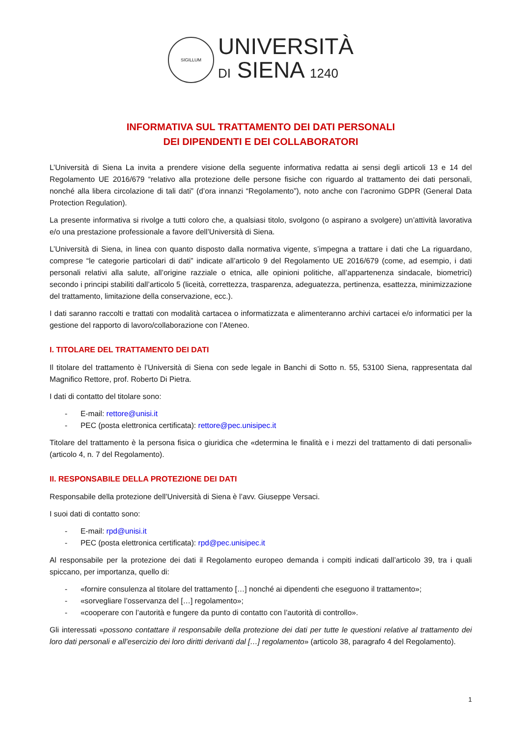SIGILLUM
UNIVERSITÀ
DI SIENA 1240
INFORMATIVA SUL TRATTAMENTO DEI DATI PERSONALI
DEI DIPENDENTI E DEI COLLABORATORI
L’Università di Siena La invita a prendere visione della seguente informativa redatta ai sensi degli articoli 13 e 14 del Regolamento UE 2016/679 “relativo alla protezione delle persone fisiche con riguardo al trattamento dei dati personali, nonché alla libera circolazione di tali dati” (d’ora innanzi “Regolamento”), noto anche con l’acronimo GDPR (General Data Protection Regulation).
La presente informativa si rivolge a tutti coloro che, a qualsiasi titolo, svolgono (o aspirano a svolgere) un’attività lavorativa e/o una prestazione professionale a favore dell’Università di Siena.
L’Università di Siena, in linea con quanto disposto dalla normativa vigente, s’impegna a trattare i dati che La riguardano, comprese “le categorie particolari di dati” indicate all’articolo 9 del Regolamento UE 2016/679 (come, ad esempio, i dati personali relativi alla salute, all’origine razziale o etnica, alle opinioni politiche, all’appartenenza sindacale, biometrici) secondo i principi stabiliti dall’articolo 5 (liceità, correttezza, trasparenza, adeguatezza, pertinenza, esattezza, minimizzazione del trattamento, limitazione della conservazione, ecc.).
I dati saranno raccolti e trattati con modalità cartacea o informatizzata e alimenteranno archivi cartacei e/o informatici per la gestione del rapporto di lavoro/collaborazione con l’Ateneo.
I. TITOLARE DEL TRATTAMENTO DEI DATI
Il titolare del trattamento è l’Università di Siena con sede legale in Banchi di Sotto n. 55, 53100 Siena, rappresentata dal Magnifico Rettore, prof. Roberto Di Pietra.
I dati di contatto del titolare sono:
- E-mail: rettore@unisi.it
- PEC (posta elettronica certificata): rettore@pec.unisipec.it
Titolare del trattamento è la persona fisica o giuridica che «determina le finalità e i mezzi del trattamento di dati personali» (articolo 4, n. 7 del Regolamento).
II. RESPONSABILE DELLA PROTEZIONE DEI DATI
Responsabile della protezione dell’Università di Siena è l’avv. Giuseppe Versaci.
I suoi dati di contatto sono:
- E-mail: rpd@unisi.it
- PEC (posta elettronica certificata): rpd@pec.unisipec.it
Al responsabile per la protezione dei dati il Regolamento europeo demanda i compiti indicati dall’articolo 39, tra i quali spiccano, per importanza, quello di:
- «fornire consulenza al titolare del trattamento […] nonché ai dipendenti che eseguono il trattamento»;
- «sorvegliare l’osservanza del […] regolamento»;
- «cooperare con l’autorità e fungere da punto di contatto con l’autorità di controllo».
Gli interessati «possono contattare il responsabile della protezione dei dati per tutte le questioni relative al trattamento dei loro dati personali e all’esercizio dei loro diritti derivanti dal […] regolamento» (articolo 38, paragrafo 4 del Regolamento).
1